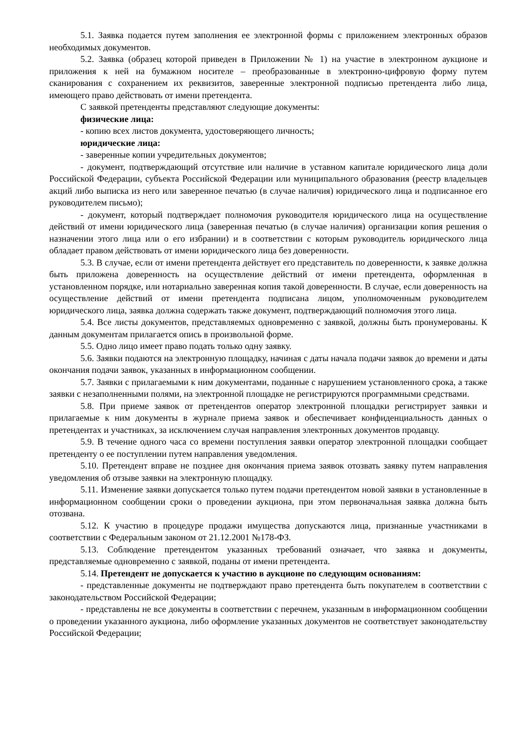5.1. Заявка подается путем заполнения ее электронной формы с приложением электронных образов необходимых документов.
5.2. Заявка (образец которой приведен в Приложении № 1) на участие в электронном аукционе и приложения к ней на бумажном носителе – преобразованные в электронно-цифровую форму путем сканирования с сохранением их реквизитов, заверенные электронной подписью претендента либо лица, имеющего право действовать от имени претендента.
С заявкой претенденты представляют следующие документы:
физические лица:
- копию всех листов документа, удостоверяющего личность;
юридические лица:
- заверенные копии учредительных документов;
- документ, подтверждающий отсутствие или наличие в уставном капитале юридического лица доли Российской Федерации, субъекта Российской Федерации или муниципального образования (реестр владельцев акций либо выписка из него или заверенное печатью (в случае наличия) юридического лица и подписанное его руководителем письмо);
- документ, который подтверждает полномочия руководителя юридического лица на осуществление действий от имени юридического лица (заверенная печатью (в случае наличия) организации копия решения о назначении этого лица или о его избрании) и в соответствии с которым руководитель юридического лица обладает правом действовать от имени юридического лица без доверенности.
5.3. В случае, если от имени претендента действует его представитель по доверенности, к заявке должна быть приложена доверенность на осуществление действий от имени претендента, оформленная в установленном порядке, или нотариально заверенная копия такой доверенности. В случае, если доверенность на осуществление действий от имени претендента подписана лицом, уполномоченным руководителем юридического лица, заявка должна содержать также документ, подтверждающий полномочия этого лица.
5.4. Все листы документов, представляемых одновременно с заявкой, должны быть пронумерованы. К данным документам прилагается опись в произвольной форме.
5.5. Одно лицо имеет право подать только одну заявку.
5.6. Заявки подаются на электронную площадку, начиная с даты начала подачи заявок до времени и даты окончания подачи заявок, указанных в информационном сообщении.
5.7. Заявки с прилагаемыми к ним документами, поданные с нарушением установленного срока, а также заявки с незаполненными полями, на электронной площадке не регистрируются программными средствами.
5.8. При приеме заявок от претендентов оператор электронной площадки регистрирует заявки и прилагаемые к ним документы в журнале приема заявок и обеспечивает конфиденциальность данных о претендентах и участниках, за исключением случая направления электронных документов продавцу.
5.9. В течение одного часа со времени поступления заявки оператор электронной площадки сообщает претенденту о ее поступлении путем направления уведомления.
5.10. Претендент вправе не позднее дня окончания приема заявок отозвать заявку путем направления уведомления об отзыве заявки на электронную площадку.
5.11. Изменение заявки допускается только путем подачи претендентом новой заявки в установленные в информационном сообщении сроки о проведении аукциона, при этом первоначальная заявка должна быть отозвана.
5.12. К участию в процедуре продажи имущества допускаются лица, признанные участниками в соответствии с Федеральным законом от 21.12.2001 №178-ФЗ.
5.13. Соблюдение претендентом указанных требований означает, что заявка и документы, представляемые одновременно с заявкой, поданы от имени претендента.
5.14. Претендент не допускается к участию в аукционе по следующим основаниям:
- представленные документы не подтверждают право претендента быть покупателем в соответствии с законодательством Российской Федерации;
- представлены не все документы в соответствии с перечнем, указанным в информационном сообщении о проведении указанного аукциона, либо оформление указанных документов не соответствует законодательству Российской Федерации;